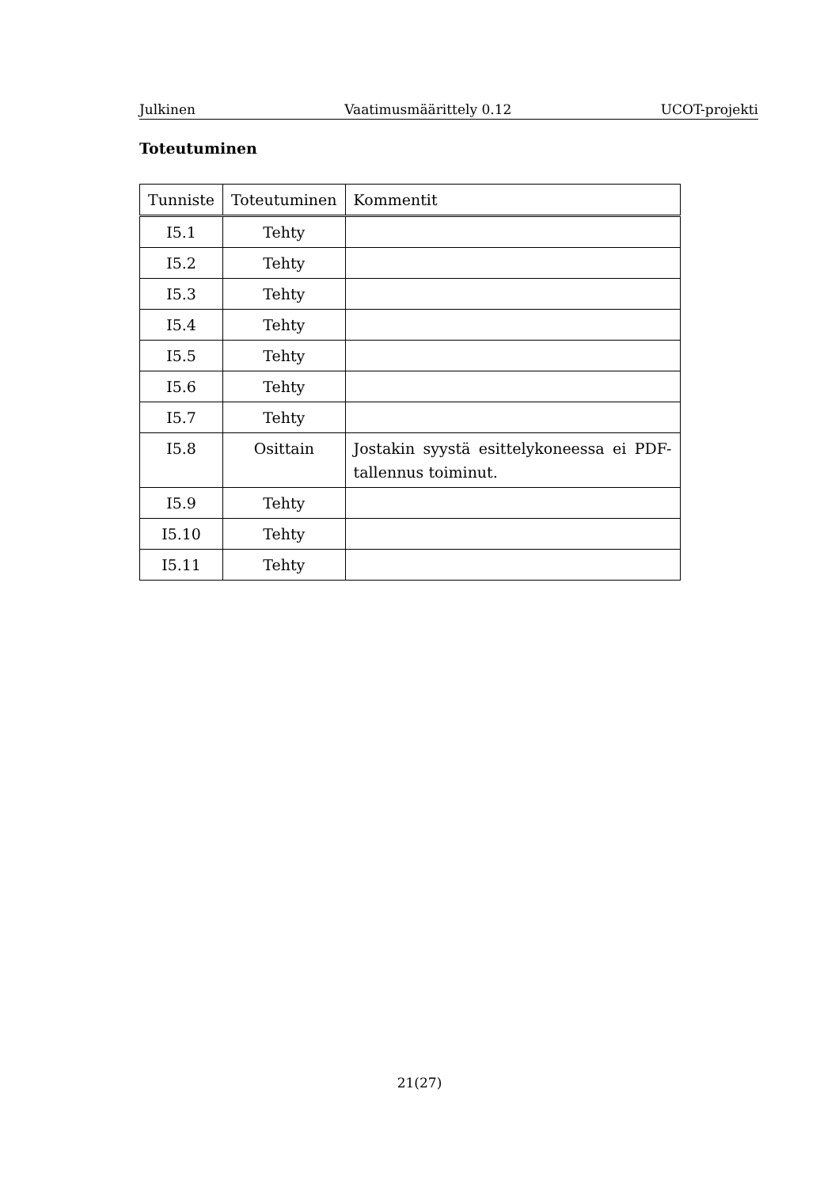Julkinen Vaatimusmäärittely 0.12 UCOT-projekti
Toteutuminen
| Tunniste | Toteutuminen | Kommentit |
| --- | --- | --- |
| I5.1 | Tehty | |
| I5.2 | Tehty | |
| I5.3 | Tehty | |
| I5.4 | Tehty | |
| I5.5 | Tehty | |
| I5.6 | Tehty | |
| I5.7 | Tehty | |
| I5.8 | Osittain | Jostakin syystä esittelykoneessa ei PDF-tallennus toiminut. |
| I5.9 | Tehty | |
| I5.10 | Tehty | |
| I5.11 | Tehty | |
21(27)